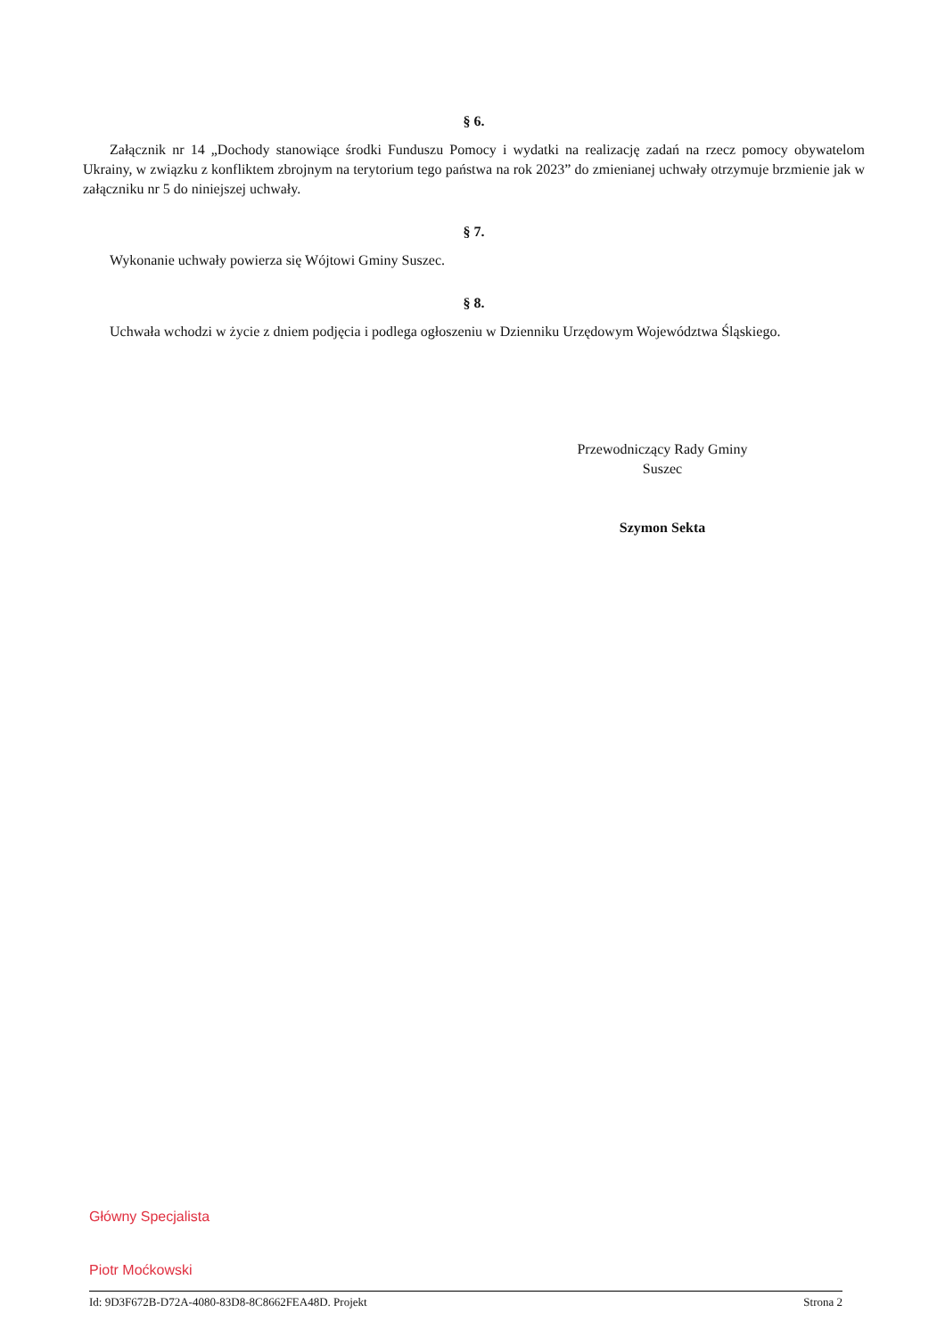§ 6.
Załącznik nr 14 „Dochody stanowiące środki Funduszu Pomocy i wydatki na realizację zadań na rzecz pomocy obywatelom Ukrainy, w związku z konfliktem zbrojnym na terytorium tego państwa na rok 2023” do zmienianej uchwały otrzymuje brzmienie jak w załączniku nr 5 do niniejszej uchwały.
§ 7.
Wykonanie uchwały powierza się Wójtowi Gminy Suszec.
§ 8.
Uchwała wchodzi w życie z dniem podjęcia i podlega ogłoszeniu w Dzienniku Urzędowym Województwa Śląskiego.
Przewodniczący Rady Gminy
Suszec
Szymon Sekta
Główny Specjalista
Piotr Moćkowski
Id: 9D3F672B-D72A-4080-83D8-8C8662FEA48D. Projekt Strona 2